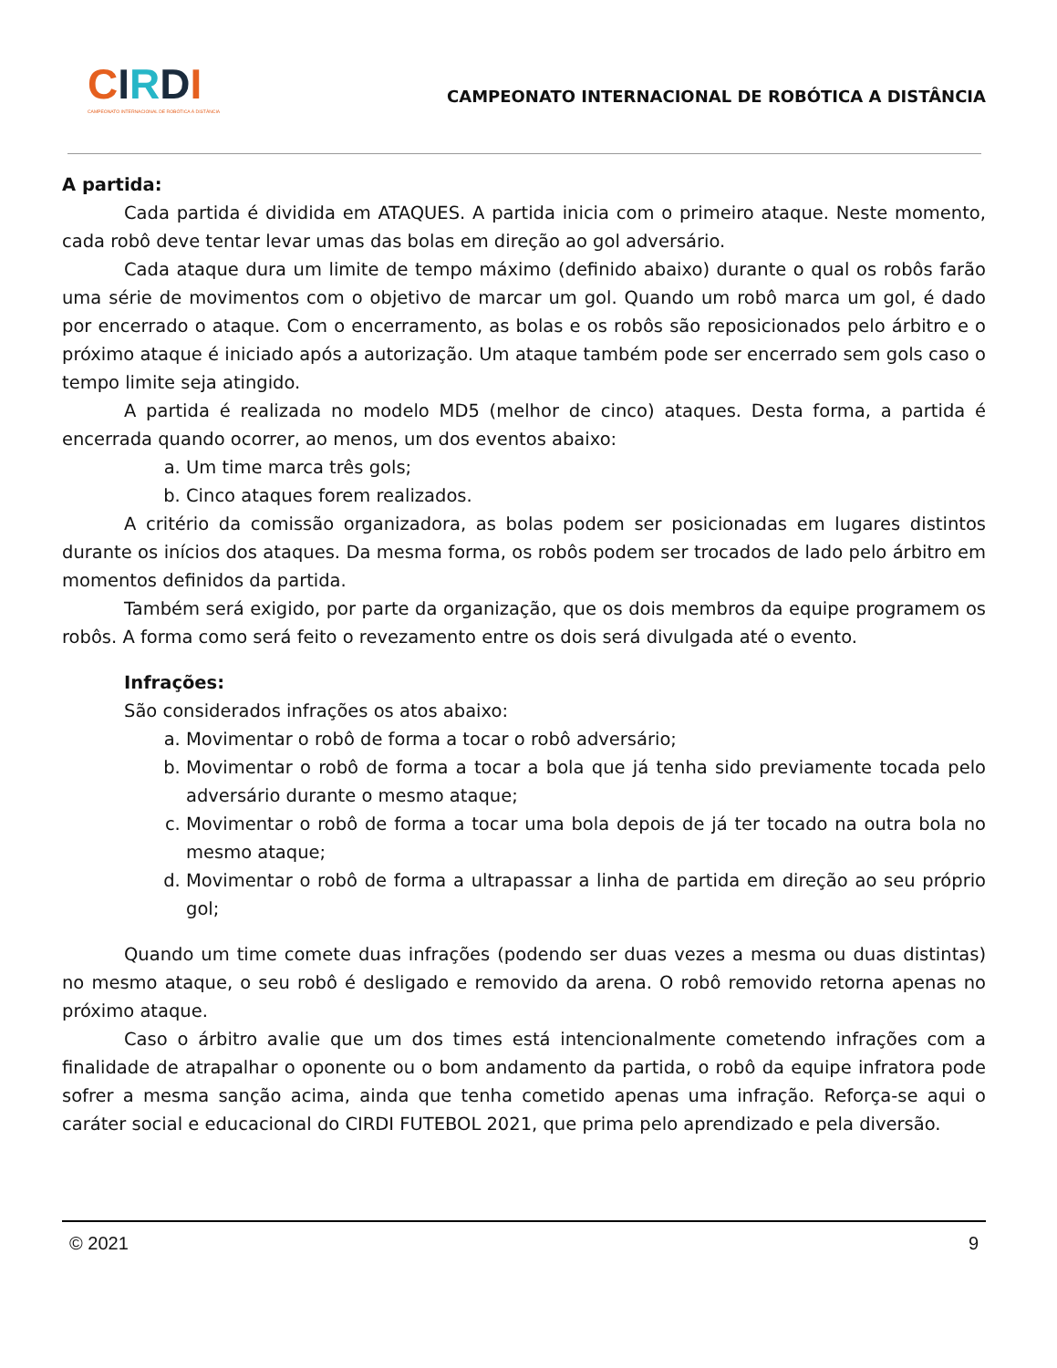CIRDI
CAMPEONATO INTERNACIONAL DE ROBÓTICA À DISTÂNCIA
CAMPEONATO INTERNACIONAL DE ROBÓTICA A DISTÂNCIA
A partida:
Cada partida é dividida em ATAQUES. A partida inicia com o primeiro ataque. Neste momento, cada robô deve tentar levar umas das bolas em direção ao gol adversário.
Cada ataque dura um limite de tempo máximo (definido abaixo) durante o qual os robôs farão uma série de movimentos com o objetivo de marcar um gol. Quando um robô marca um gol, é dado por encerrado o ataque. Com o encerramento, as bolas e os robôs são reposicionados pelo árbitro e o próximo ataque é iniciado após a autorização. Um ataque também pode ser encerrado sem gols caso o tempo limite seja atingido.
A partida é realizada no modelo MD5 (melhor de cinco) ataques. Desta forma, a partida é encerrada quando ocorrer, ao menos, um dos eventos abaixo:
a. Um time marca três gols;
b. Cinco ataques forem realizados.
A critério da comissão organizadora, as bolas podem ser posicionadas em lugares distintos durante os inícios dos ataques. Da mesma forma, os robôs podem ser trocados de lado pelo árbitro em momentos definidos da partida.
Também será exigido, por parte da organização, que os dois membros da equipe programem os robôs. A forma como será feito o revezamento entre os dois será divulgada até o evento.
Infrações:
São considerados infrações os atos abaixo:
a. Movimentar o robô de forma a tocar o robô adversário;
b. Movimentar o robô de forma a tocar a bola que já tenha sido previamente tocada pelo adversário durante o mesmo ataque;
c. Movimentar o robô de forma a tocar uma bola depois de já ter tocado na outra bola no mesmo ataque;
d. Movimentar o robô de forma a ultrapassar a linha de partida em direção ao seu próprio gol;
Quando um time comete duas infrações (podendo ser duas vezes a mesma ou duas distintas) no mesmo ataque, o seu robô é desligado e removido da arena. O robô removido retorna apenas no próximo ataque.
Caso o árbitro avalie que um dos times está intencionalmente cometendo infrações com a finalidade de atrapalhar o oponente ou o bom andamento da partida, o robô da equipe infratora pode sofrer a mesma sanção acima, ainda que tenha cometido apenas uma infração. Reforça-se aqui o caráter social e educacional do CIRDI FUTEBOL 2021, que prima pelo aprendizado e pela diversão.
© 2021 9